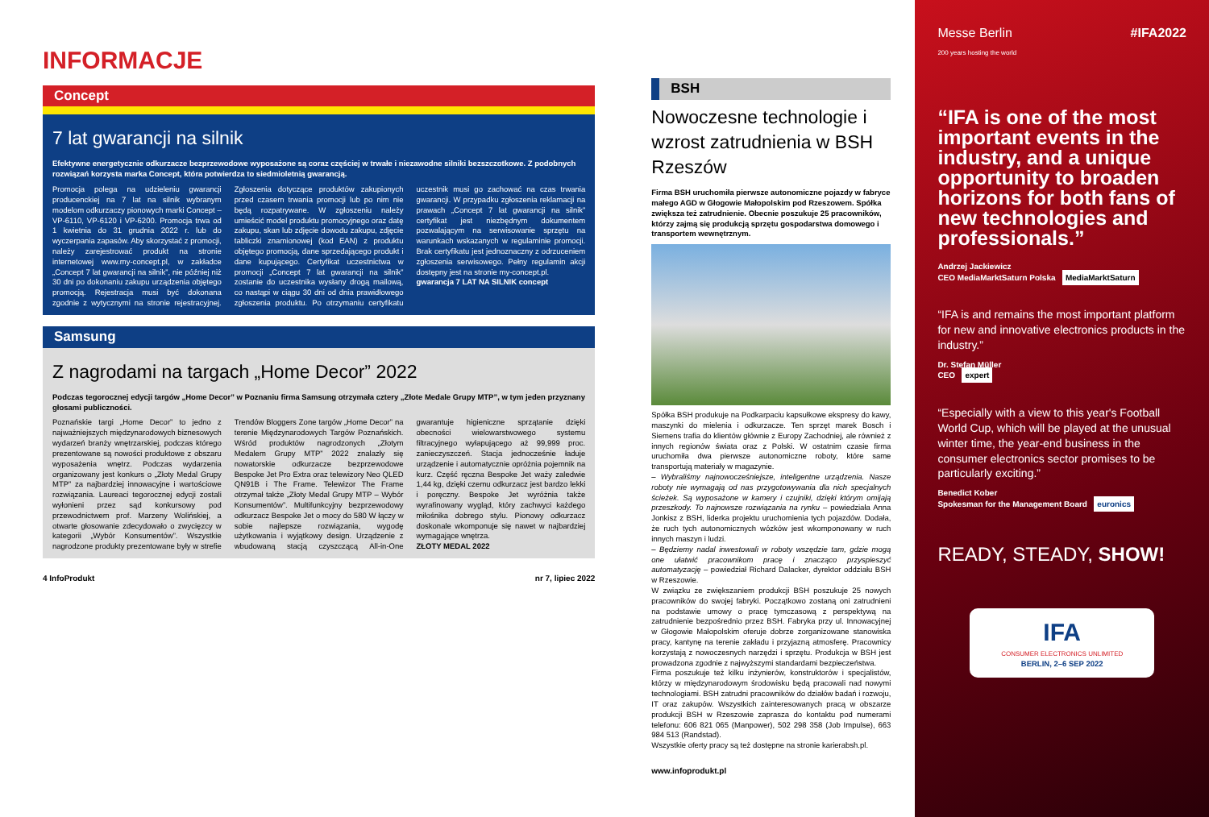INFORMACJE
Concept
7 lat gwarancji na silnik
Efektywne energetycznie odkurzacze bezprzewodowe wyposażone są coraz częściej w trwałe i niezawodne silniki bezszczotkowe. Z podobnych rozwiązań korzysta marka Concept, która potwierdza to siedmioletnią gwarancją.
Promocja polega na udzieleniu gwarancji producenckiej na 7 lat na silnik wybranym modelom odkurzaczy pionowych marki Concept – VP-6110, VP-6120 i VP-6200. Promocja trwa od 1 kwietnia do 31 grudnia 2022 r. lub do wyczerpania zapasów. Aby skorzystać z promocji, należy zarejestrować produkt na stronie internetowej www.my-concept.pl, w zakładce „Concept 7 lat gwarancji na silnik”, nie później niż 30 dni po dokonaniu zakupu urządzenia objętego promocją. Rejestracja musi być dokonana zgodnie z wytycznymi na stronie rejestracyjnej. Zgłoszenia dotyczące produktów zakupionych przed czasem trwania promocji lub po nim nie będą rozpatrywane. W zgłoszeniu należy umieścić model produktu promocyjnego oraz datę zakupu, skan lub zdjęcie dowodu zakupu, zdjęcie tabliczki znamionowej (kod EAN) z produktu objętego promocją, dane sprzedającego produkt i dane kupującego. Certyfikat uczestnictwa w promocji „Concept 7 lat gwarancji na silnik” zostanie do uczestnika wysłany drogą mailową, co nastąpi w ciągu 30 dni od dnia prawidłowego zgłoszenia produktu. Po otrzymaniu certyfikatu uczestnik musi go zachować na czas trwania gwarancji. W przypadku zgłoszenia reklamacji na prawach „Concept 7 lat gwarancji na silnik” certyfikat jest niezbędnym dokumentem pozwalającym na serwisowanie sprzętu na warunkach wskazanych w regulaminie promocji. Brak certyfikatu jest jednoznaczny z odrzuceniem zgłoszenia serwisowego. Pełny regulamin akcji dostępny jest na stronie my-concept.pl.
gwarancja 7 LAT NA SILNIK concept
Samsung
Z nagrodami na targach „Home Decor” 2022
Podczas tegorocznej edycji targów „Home Decor” w Poznaniu firma Samsung otrzymała cztery „Złote Medale Grupy MTP”, w tym jeden przyznany głosami publiczności.
Poznańskie targi „Home Decor” to jedno z najważniejszych międzynarodowych biznesowych wydarzeń branży wnętrzarskiej, podczas którego prezentowane są nowości produktowe z obszaru wyposażenia wnętrz. Podczas wydarzenia organizowany jest konkurs o „Złoty Medal Grupy MTP” za najbardziej innowacyjne i wartościowe rozwiązania. Laureaci tegorocznej edycji zostali wyłonieni przez sąd konkursowy pod przewodnictwem prof. Marzeny Wolińskiej, a otwarte głosowanie zdecydowało o zwycięzcy w kategorii „Wybór Konsumentów”. Wszystkie nagrodzone produkty prezentowane były w strefie Trendów Bloggers Zone targów „Home Decor” na terenie Międzynarodowych Targów Poznańskich. Wśród produktów nagrodzonych „Złotym Medalem Grupy MTP” 2022 znalazły się nowatorskie odkurzacze bezprzewodowe Bespoke Jet Pro Extra oraz telewizory Neo QLED QN91B i The Frame. Telewizor The Frame otrzymał także „Złoty Medal Grupy MTP – Wybór Konsumentów”. Multifunkcyjny bezprzewodowy odkurzacz Bespoke Jet o mocy do 580 W łączy w sobie najlepsze rozwiązania, wygodę użytkowania i wyjątkowy design. Urządzenie z wbudowaną stacją czyszczącą All-in-One gwarantuje higieniczne sprzątanie dzięki obecności wielowarstwowego systemu filtracyjnego wyłapującego aż 99,999 proc. zanieczyszczeń. Stacja jednocześnie ładuje urządzenie i automatycznie opróżnia pojemnik na kurz. Część ręczna Bespoke Jet waży zaledwie 1,44 kg, dzięki czemu odkurzacz jest bardzo lekki i poręczny. Bespoke Jet wyróżnia także wyrafinowany wygląd, który zachwyci każdego miłośnika dobrego stylu. Pionowy odkurzacz doskonale wkomponuje się nawet w najbardziej wymagające wnętrza.
ZŁOTY MEDAL 2022
4 InfoProdukt nr 7, lipiec 2022
BSH
Nowoczesne technologie i wzrost zatrudnienia w BSH Rzeszów
Firma BSH uruchomiła pierwsze autonomiczne pojazdy w fabryce małego AGD w Głogowie Małopolskim pod Rzeszowem. Spółka zwiększa też zatrudnienie. Obecnie poszukuje 25 pracowników, którzy zajmą się produkcją sprzętu gospodarstwa domowego i transportem wewnętrznym.
Spółka BSH produkuje na Podkarpaciu kapsułkowe ekspresy do kawy, maszynki do mielenia i odkurzacze. Ten sprzęt marek Bosch i Siemens trafia do klientów głównie z Europy Zachodniej, ale również z innych regionów świata oraz z Polski. W ostatnim czasie firma uruchomiła dwa pierwsze autonomiczne roboty, które same transportują materiały w magazynie.
– Wybraliśmy najnowocześniejsze, inteligentne urządzenia. Nasze roboty nie wymagają od nas przygotowywania dla nich specjalnych ścieżek. Są wyposażone w kamery i czujniki, dzięki którym omijają przeszkody. To najnowsze rozwiązania na rynku – powiedziała Anna Jonkisz z BSH, liderka projektu uruchomienia tych pojazdów. Dodała, że ruch tych autonomicznych wózków jest wkomponowany w ruch innych maszyn i ludzi.
– Będziemy nadal inwestowali w roboty wszędzie tam, gdzie mogą one ułatwić pracownikom pracę i znacząco przyspieszyć automatyzację – powiedział Richard Dalacker, dyrektor oddziału BSH w Rzeszowie.
W związku ze zwiększaniem produkcji BSH poszukuje 25 nowych pracowników do swojej fabryki. Początkowo zostaną oni zatrudnieni na podstawie umowy o pracę tymczasową z perspektywą na zatrudnienie bezpośrednio przez BSH. Fabryka przy ul. Innowacyjnej w Głogowie Małopolskim oferuje dobrze zorganizowane stanowiska pracy, kantynę na terenie zakładu i przyjazną atmosferę. Pracownicy korzystają z nowoczesnych narzędzi i sprzętu. Produkcja w BSH jest prowadzona zgodnie z najwyższymi standardami bezpieczeństwa.
Firma poszukuje też kilku inżynierów, konstruktorów i specjalistów, którzy w międzynarodowym środowisku będą pracowali nad nowymi technologiami. BSH zatrudni pracowników do działów badań i rozwoju, IT oraz zakupów. Wszystkich zainteresowanych pracą w obszarze produkcji BSH w Rzeszowie zaprasza do kontaktu pod numerami telefonu: 606 821 065 (Manpower), 502 298 358 (Job Impulse), 663 984 513 (Randstad).
Wszystkie oferty pracy są też dostępne na stronie karierabsh.pl.
www.infoprodukt.pl
Messe Berlin
200 years hosting the world #IFA2022
“IFA is one of the most important events in the industry, and a unique opportunity to broaden horizons for both fans of new technologies and professionals.”
Andrzej Jackiewicz
CEO MediaMarktSaturn Polska MediaMarktSaturn
“IFA is and remains the most important platform for new and innovative electronics products in the industry.”
Dr. Stefan Müller
CEO expert
“Especially with a view to this year's Football World Cup, which will be played at the unusual winter time, the year-end business in the consumer electronics sector promises to be particularly exciting.”
Benedict Kober
Spokesman for the Management Board euronics
READY, STEADY, SHOW!
IFA
CONSUMER ELECTRONICS UNLIMITED
BERLIN, 2–6 SEP 2022